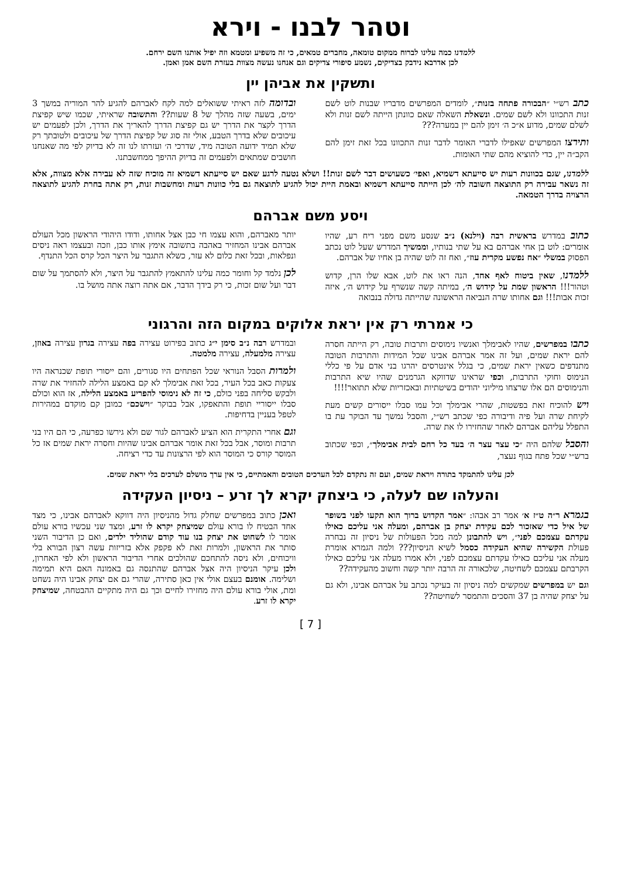וטהר לבנו - וירא
ללמדנו כמה עלינו לברוח ממקום טומאה, מחברים טמאים, כי זה משפיע ומטמא וזה יפיל אותנו השם ירחם.
לכן אדרבא נידבק בצדיקים, נשמע סיפורי צדיקים וגם אנחנו נעשה מצוות בעזרת השם אמן ואמן.
ותשקין את אביהן יין
כתב רש״י ״הבכורה פתחה בזנות״, לומדים המפרשים מדבריו שבנות לוט לשם זנות התכוונו ולא לשם שמים. ונשאלת השאלה שאם כוונתן הייתה לשם זנות ולא לשלם שמים, מדוע א״כ ה׳ זימן להם יין במערה???
ותירצו המפרשים שאפילו לדברי האומר לדבר זנות התכוונו בכל זאת זימן להם הקב״ה יין, כדי להוציא מהם שתי האומות.
ובדומה לזה ראיתי ששואלים למה לקח לאברהם להגיע להר המוריה במשך 3 ימים, בשעה שזה מהלך של 8 שעות?? והתשובה שראיתי, שכמו שיש קפיצת הדרך לקצר את הדרך יש גם קפיצת הדרך להאריך את הדרך, ולכן לפעמים יש עיכובים שלא בדרך הטבע, אולי זה סוג של קפיצת הדרך של עיכובים ולטובתך רק שלא תמיד ידועה הטובה מיד, שדרכי ה׳ ועזרתו לנו זה לא בדיוק לפי מה שאנחנו חושבים שמתאים ולפעמים זה בדיוק ההיפך ממחשבתנו.
ללמדנו, שגם בכוונות רעות יש סייעתא דשמיא, ואפי׳ כשעושים דבר לשם זנות!! ושלא נטעה לרגע שאם יש סייעתא דשמיא זה מוכיח שזה לא עבירה אלא מצווה, אלא זה נשאר עבירה רק התוצאה חשובה לה׳ לכן הייתה סייעתא דשמיא ובאמת היית יכול להגיע לתוצאה גם בלי כוונות רעות ומחשבות זנות, רק אתה בחרת להגיע לתוצאה הרצויה בדרך הטמאה.
ויסע משם אברהם
כתוב במדרש בראשית רבה (וילנא) נ״ב שנסע משם מפני ריח רע, שהיו אומרים: לוט בן אחי אברהם בא על שתי בנותיו, וממשיך המדרש שעל לוט נכתב הפסוק במשלי ״אח נפשע מקרית עוז״, ואח זה לוט שהיה בן אחיו של אברהם.
ללמדנו, שאין ביטוח לאף אחד, הנה ראו את לוט, אבא שלו הרן, קדוש וטהור!!! הראשון שמת על קידוש ה׳, במיתה קשה שנשרף על קידוש ה׳, איזה זכות אבות!!! וגם אחותו שרה הנביאה הראשונה שהייתה גדולה בנבואה
יותר מאברהם, והוא עצמו חי כבן אצל אחותו, ודודו היהודי הראשון מכל העולם אברהם אבינו המחזיר באהבה בתשובה אימץ אותו כבן, וזכה ובעצמו ראה ניסים ונפלאות, ובכל זאת כלום לא עזר, כשלא התגבר על היצר הכל קרס הכל התנדף.
לכן נלמד קל וחומר כמה עלינו להתאמץ להתגבר על היצר, ולא להסתמך על שום דבר ועל שום זכות, כי רק בידך הדבר, אם אתה רוצה אתה מושל בו.
כי אמרתי רק אין יראת אלוקים במקום הזה והרגוני
כתבו במפרשים, שהיו לאבימלך ואנשיו נימוסים ותרבות טובה, רק הייתה חסרה להם יראת שמים, ועל זה אמר אברהם אבינו שכל המידות והתרבות הטובה מתנדפים כשאין יראת שמים, כי בגלל אינטרסים יהרגו בני אדם על פי כללי הנימוס וחוקי התרבות, וכפי שראינו שדווקא הגרמנים שהיו שיא התרבות והנימוסים הם אלו שרצחו מיליוני יהודים בשיטתיות ובאכזריות שלא תתואר!!!!
ויש להוכיח זאת בפשטות, שהרי אבימלך וכל עמו סבלו ייסורים קשים מעת לקיחת שרה ועל פיה ודיבורה כפי שכתב רש״י, והסבל נמשך עד הבוקר עת בו התפלל עליהם אברהם לאחר שהחזירו לו את שרה.
והסבל שלהם היה ״כי עצר עצר ה׳ בעד כל רחם לבית אבימלך״, וכפי שכתוב ברש״י שכל פתח בגוף נעצר,
ובמדרש רבה נ״ב סימן י״ג כתוב בפירוט עצירה בפה עצירה בגרון עצירה באוזן, עצירה מלמעלה, עצירה מלמטה.
ולמרות הסבל הנוראי שכל הפתחים היו סגורים, והם ייסורי תופת שכנראה היו צעקות כאב בכל העיר, בכל זאת אבימלך לא קם באמצע הלילה להחזיר את שרה ולבקש סליחה בפני כולם, כי זה לא נימוסי להפריע באמצע הלילה, אז הוא וכולם סבלו ייסוריי תופת והתאפקו, אבל בבוקר ״וישכם״ כמובן קם מוקדם במהירות לטפל בעניין בדחיפות.
וגם אחרי התקרית הוא הציע לאברהם לגור שם ולא גירשו כפרעה, כי הם היו בני תרבות ומוסר, אבל בכל זאת אומר אברהם אבינו שהיות וחסרה יראת שמים אז כל המוסר קורס כי המוסר הוא לפי הרצונות עד כדי רציחה.
לכן עלינו להתמקד בתורה ויראת שמים, ועם זה נתקדם לכל הערכים הטובים והאמתיים, כי אין ערך מושלם לערכים בלי יראת שמים.
והעלהו שם לעלה, כי ביצחק יקרא לך זרע – ניסיון העקידה
בגמרא ר״ה ט״ז א׳ אמר רב אבהו: ״אמר הקדוש ברוך הוא תקעו לפני בשופר של איל כדי שאזכור לכם עקידת יצחק בן אברהם, ומעלה אני עליכם כאילו עקדתם עצמכם לפני״, ויש להתבונן למה מכל הפעולות של ניסיון זה נבחרה פעולת הקשירה שהיא העקידה כסמל לשיא הניסיון??? ולמה הגמרא אומרת מעלה אני עליכם כאילו עקדתם עצמכם לפני, ולא אמרו מעלה אני עליכם כאילו הקרבתם עצמכם לשחיטה, שלכאורה זה הרבה יותר קשה וחשוב מהעקידה??
וגם יש במפרשים שמקשים למה ניסיון זה בעיקר נכתב על אברהם אבינו, ולא גם על יצחק שהיה בן 37 והסכים והתמסר לשחיטה??
ואכן כתוב במפרשים שחלק גדול מהניסיון היה דווקא לאברהם אבינו, כי מצד אחד הבטיח לו בורא עולם שמיצחק יקרא לו זרע, ומצד שני עכשיו בורא עולם אומר לו לשחוט את יצחק בנו עוד קודם שהוליד ילדים, ואם כן הדיבור השני סותר את הראשון, ולמרות זאת לא פקפק אלא בזריזות עשה רצון הבורא בלי וויכוחים, ולא ניסה להתחכם שהולכים אחרי הדיבור הראשון ולא לפי האחרון, ולכן עיקר הניסיון היה אצל אברהם שהתנסה גם באמונה האם היא תמימה ושלימה. אומנם בעצם אולי אין כאן סתירה, שהרי גם אם יצחק אבינו היה נשחט ומת, אולי בורא עולם היה מחזירו לחיים וכך גם היה מתקיים ההבטחה, שמיצחק יקרא לו זרע.
[ 7 ]